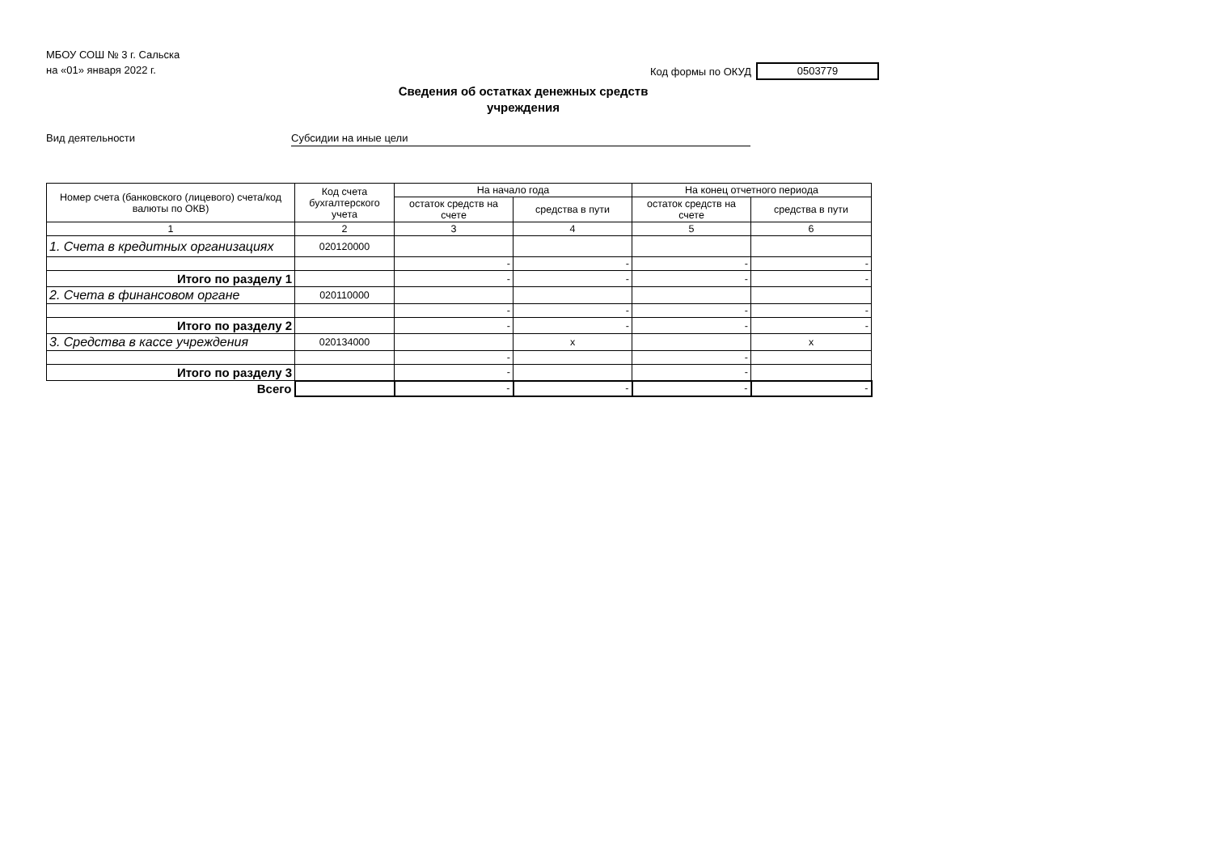МБОУ СОШ № 3 г. Сальска
на «01» января 2022 г.
Код формы по ОКУД 0503779
Сведения об остатках денежных средств
учреждения
Вид деятельности Субсидии на иные цели
| Номер счета (банковского (лицевого) счета/код валюты по ОКВ) | Код счета бухгалтерского учета | На начало года | | На конец отчетного периода | |
| --- | --- | --- | --- | --- | --- |
| | | остаток средств на счете | средства в пути | остаток средств на счете | средства в пути |
| 1 | 2 | 3 | 4 | 5 | 6 |
| 1. Счета в кредитных организациях | 020120000 | | | | |
| | | - | - | - | - |
| Итого по разделу 1 | | - | - | - | - |
| 2. Счета в финансовом органе | 020110000 | | | | |
| | | - | - | - | - |
| Итого по разделу 2 | | - | - | - | - |
| 3. Средства в кассе учреждения | 020134000 | | x | | x |
| | | - | | - | |
| Итого по разделу 3 | | - | | - | |
| Всего | | - | - | - | - |